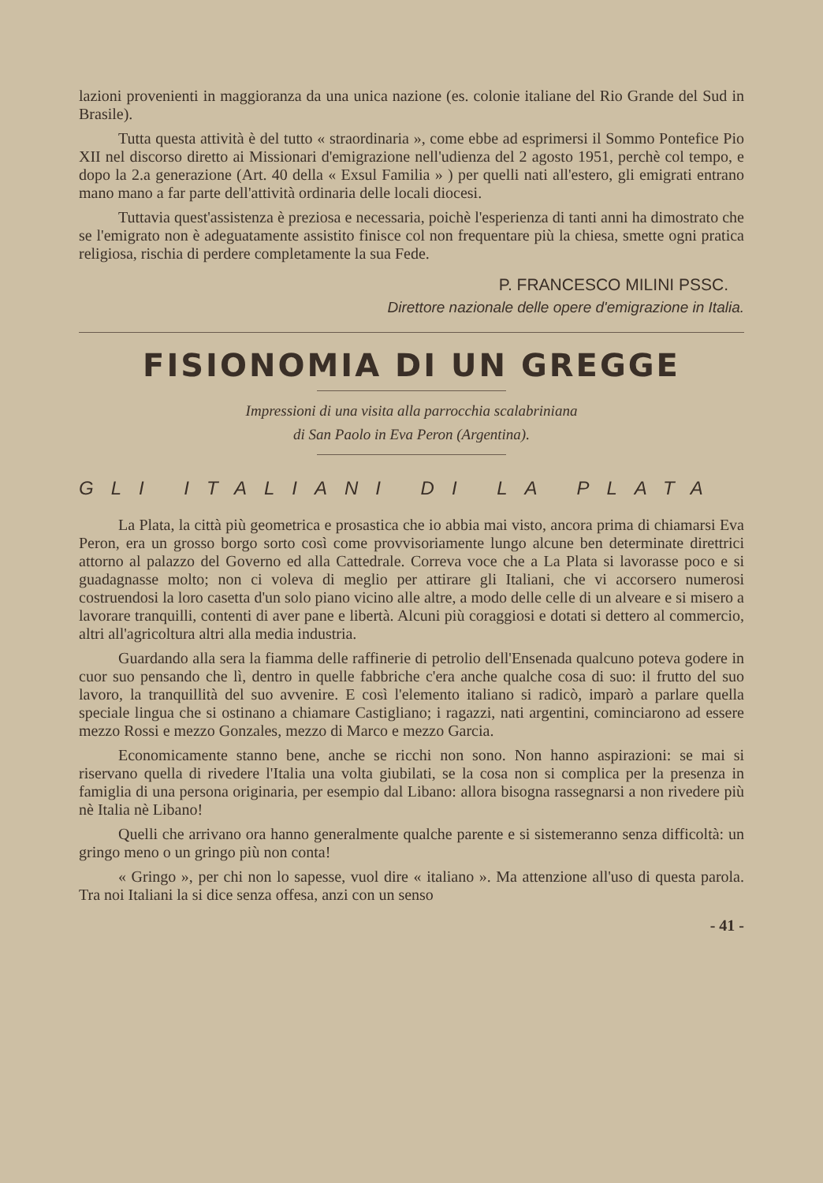lazioni provenienti in maggioranza da una unica nazione (es. colonie italiane del Rio Grande del Sud in Brasile).
Tutta questa attività è del tutto « straordinaria », come ebbe ad esprimersi il Sommo Pontefice Pio XII nel discorso diretto ai Missionari d'emigrazione nell'udienza del 2 agosto 1951, perchè col tempo, e dopo la 2.a generazione (Art. 40 della « Exsul Familia » ) per quelli nati all'estero, gli emigrati entrano mano mano a far parte dell'attività ordinaria delle locali diocesi.
Tuttavia quest'assistenza è preziosa e necessaria, poichè l'esperienza di tanti anni ha dimostrato che se l'emigrato non è adeguatamente assistito finisce col non frequentare più la chiesa, smette ogni pratica religiosa, rischia di perdere completamente la sua Fede.
P. FRANCESCO MILINI PSSC.
Direttore nazionale delle opere d'emigrazione in Italia.
FISIONOMIA DI UN GREGGE
Impressioni di una visita alla parrocchia scalabriniana
di San Paolo in Eva Peron (Argentina).
GLI ITALIANI DI LA PLATA
La Plata, la città più geometrica e prosastica che io abbia mai visto, ancora prima di chiamarsi Eva Peron, era un grosso borgo sorto così come provvisoriamente lungo alcune ben determinate direttrici attorno al palazzo del Governo ed alla Cattedrale. Correva voce che a La Plata si lavorasse poco e si guadagnasse molto; non ci voleva di meglio per attirare gli Italiani, che vi accorsero numerosi costruendosi la loro casetta d'un solo piano vicino alle altre, a modo delle celle di un alveare e si misero a lavorare tranquilli, contenti di aver pane e libertà. Alcuni più coraggiosi e dotati si dettero al commercio, altri all'agricoltura altri alla media industria.
Guardando alla sera la fiamma delle raffinerie di petrolio dell'Ensenada qualcuno poteva godere in cuor suo pensando che lì, dentro in quelle fabbriche c'era anche qualche cosa di suo: il frutto del suo lavoro, la tranquillità del suo avvenire. E così l'elemento italiano si radicò, imparò a parlare quella speciale lingua che si ostinano a chiamare Castigliano; i ragazzi, nati argentini, cominciarono ad essere mezzo Rossi e mezzo Gonzales, mezzo di Marco e mezzo Garcia.
Economicamente stanno bene, anche se ricchi non sono. Non hanno aspirazioni: se mai si riservano quella di rivedere l'Italia una volta giubilati, se la cosa non si complica per la presenza in famiglia di una persona originaria, per esempio dal Libano: allora bisogna rassegnarsi a non rivedere più nè Italia nè Libano!
Quelli che arrivano ora hanno generalmente qualche parente e si sistemeranno senza difficoltà: un gringo meno o un gringo più non conta!
« Gringo », per chi non lo sapesse, vuol dire « italiano ». Ma attenzione all'uso di questa parola. Tra noi Italiani la si dice senza offesa, anzi con un senso
- 41 -